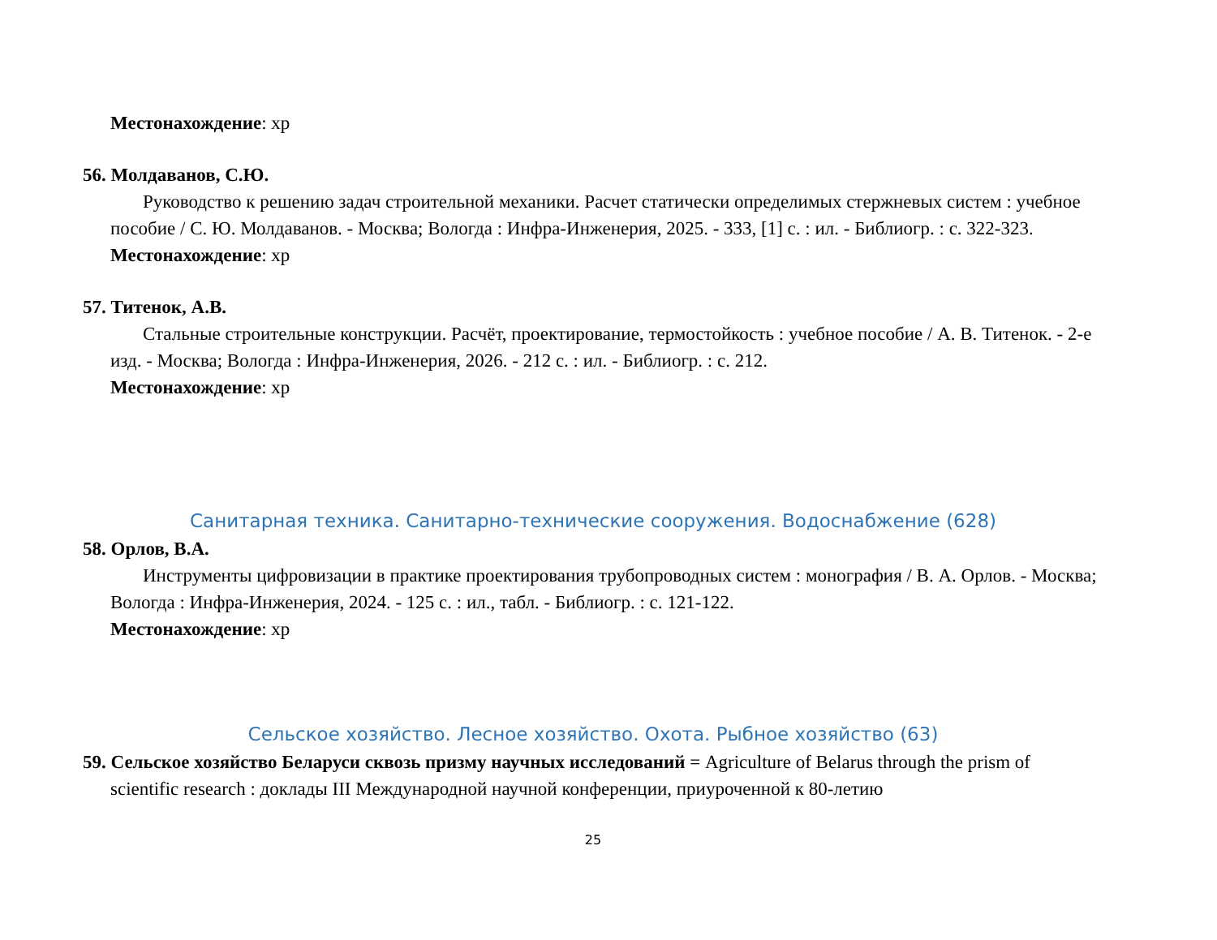Местонахождение: хр
56. Молдаванов, С.Ю.
Руководство к решению задач строительной механики. Расчет статически определимых стержневых систем : учебное пособие / С. Ю. Молдаванов. - Москва; Вологда : Инфра-Инженерия, 2025. - 333, [1] с. : ил. - Библиогр. : с. 322-323.
Местонахождение: хр
57. Титенок, А.В.
Стальные строительные конструкции. Расчёт, проектирование, термостойкость : учебное пособие / А. В. Титенок. - 2-е изд. - Москва; Вологда : Инфра-Инженерия, 2026. - 212 с. : ил. - Библиогр. : с. 212.
Местонахождение: хр
Санитарная техника. Санитарно-технические сооружения. Водоснабжение (628)
58. Орлов, В.А.
Инструменты цифровизации в практике проектирования трубопроводных систем : монография / В. А. Орлов. - Москва; Вологда : Инфра-Инженерия, 2024. - 125 с. : ил., табл. - Библиогр. : с. 121-122.
Местонахождение: хр
Сельское хозяйство. Лесное хозяйство. Охота. Рыбное хозяйство (63)
59. Сельское хозяйство Беларуси сквозь призму научных исследований = Agriculture of Belarus through the prism of scientific research : доклады III Международной научной конференции, приуроченной к 80-летию
25